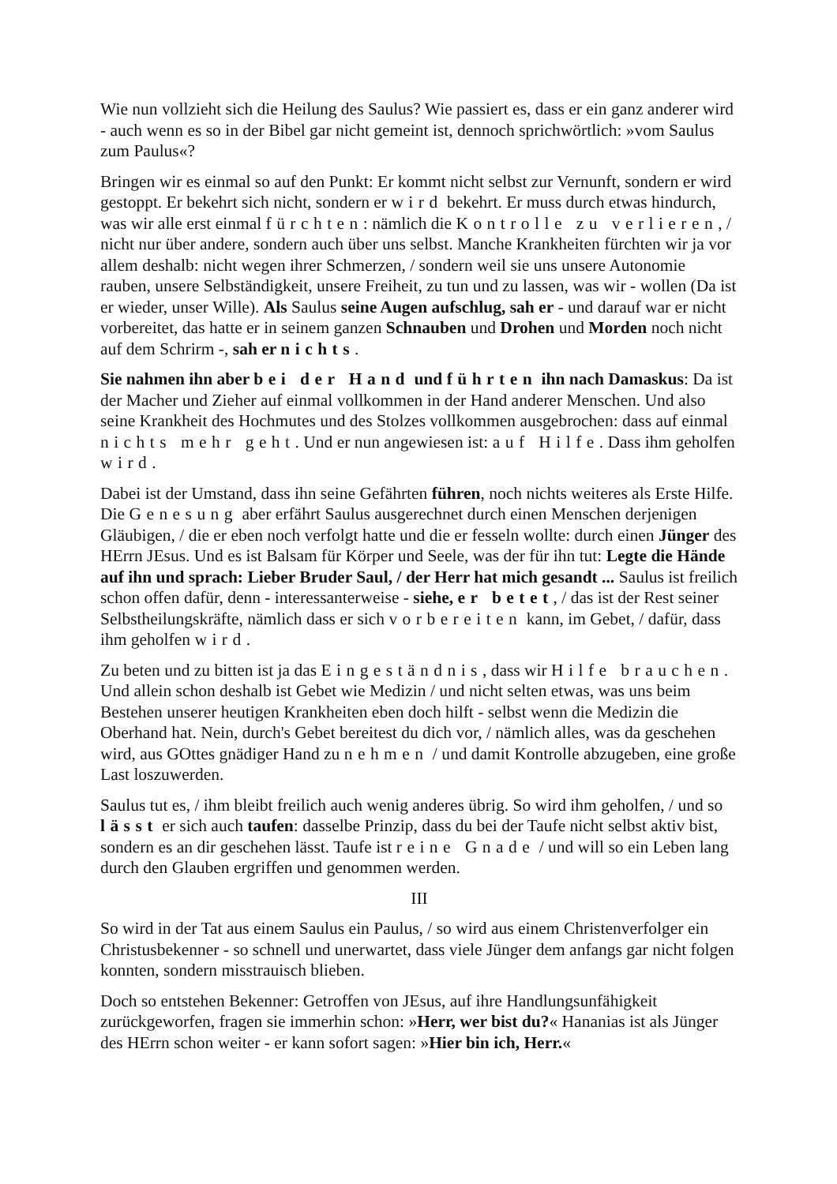Wie nun vollzieht sich die Heilung des Saulus? Wie passiert es, dass er ein ganz anderer wird - auch wenn es so in der Bibel gar nicht gemeint ist, dennoch sprichwörtlich: »vom Saulus zum Paulus«?
Bringen wir es einmal so auf den Punkt: Er kommt nicht selbst zur Vernunft, sondern er wird gestoppt. Er bekehrt sich nicht, sondern er wird bekehrt. Er muss durch etwas hindurch, was wir alle erst einmal fürchten: nämlich die Kontrolle zu verlieren, / nicht nur über andere, sondern auch über uns selbst. Manche Krankheiten fürchten wir ja vor allem deshalb: nicht wegen ihrer Schmerzen, / sondern weil sie uns unsere Autonomie rauben, unsere Selbständigkeit, unsere Freiheit, zu tun und zu lassen, was wir - wollen (Da ist er wieder, unser Wille). Als Saulus seine Augen aufschlug, sah er - und darauf war er nicht vorbereitet, das hatte er in seinem ganzen Schnauben und Drohen und Morden noch nicht auf dem Schrirm -, sah er nichts.
Sie nahmen ihn aber bei der Hand und führten ihn nach Damaskus: Da ist der Macher und Zieher auf einmal vollkommen in der Hand anderer Menschen. Und also seine Krankheit des Hochmutes und des Stolzes vollkommen ausgebrochen: dass auf einmal nichts mehr geht. Und er nun angewiesen ist: auf Hilfe. Dass ihm geholfen wird.
Dabei ist der Umstand, dass ihn seine Gefährten führen, noch nichts weiteres als Erste Hilfe. Die Genesung aber erfährt Saulus ausgerechnet durch einen Menschen derjenigen Gläubigen, / die er eben noch verfolgt hatte und die er fesseln wollte: durch einen Jünger des HErrn JEsus. Und es ist Balsam für Körper und Seele, was der für ihn tut: Legte die Hände auf ihn und sprach: Lieber Bruder Saul, / der Herr hat mich gesandt ... Saulus ist freilich schon offen dafür, denn - interessanterweise - siehe, er betet, / das ist der Rest seiner Selbstheilungskräfte, nämlich dass er sich vorbereiten kann, im Gebet, / dafür, dass ihm geholfen wird.
Zu beten und zu bitten ist ja das Eingeständnis, dass wir Hilfe brauchen. Und allein schon deshalb ist Gebet wie Medizin / und nicht selten etwas, was uns beim Bestehen unserer heutigen Krankheiten eben doch hilft - selbst wenn die Medizin die Oberhand hat. Nein, durch's Gebet bereitest du dich vor, / nämlich alles, was da geschehen wird, aus GOttes gnädiger Hand zu nehmen / und damit Kontrolle abzugeben, eine große Last loszuwerden.
Saulus tut es, / ihm bleibt freilich auch wenig anderes übrig. So wird ihm geholfen, / und so lässt er sich auch taufen: dasselbe Prinzip, dass du bei der Taufe nicht selbst aktiv bist, sondern es an dir geschehen lässt. Taufe ist reine Gnade / und will so ein Leben lang durch den Glauben ergriffen und genommen werden.
III
So wird in der Tat aus einem Saulus ein Paulus, / so wird aus einem Christenverfolger ein Christusbekenner - so schnell und unerwartet, dass viele Jünger dem anfangs gar nicht folgen konnten, sondern misstrauisch blieben.
Doch so entstehen Bekenner: Getroffen von JEsus, auf ihre Handlungsunfähigkeit zurückgeworfen, fragen sie immerhin schon: »Herr, wer bist du?« Hananias ist als Jünger des HErrn schon weiter - er kann sofort sagen: »Hier bin ich, Herr.«